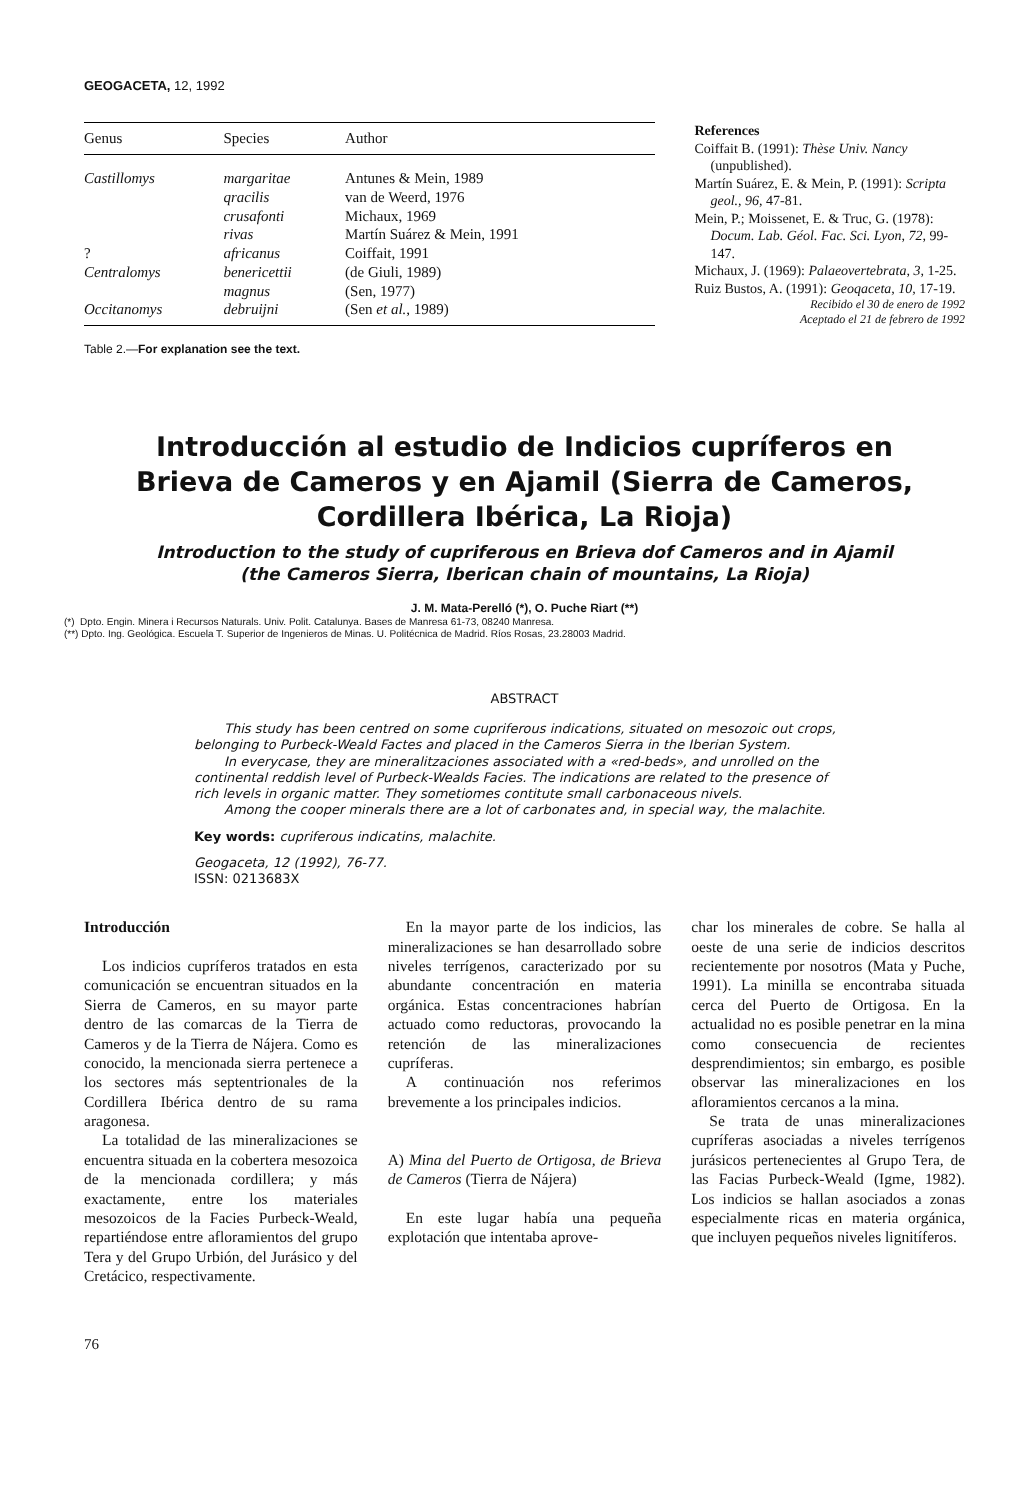GEOGACETA, 12, 1992
| Genus | Species | Author |
| --- | --- | --- |
| Castillomys | margaritae | Antunes & Mein, 1989 |
| | qracilis | van de Weerd, 1976 |
| | crusafonti | Michaux, 1969 |
| | rivas | Martín Suárez & Mein, 1991 |
| ? | africanus | Coiffait, 1991 |
| Centralomys | benericettii | (de Giuli, 1989) |
| | magnus | (Sen, 1977) |
| Occitanomys | debruijni | (Sen et al. , 1989) |
Table 2.—For explanation see the text.
References
Coiffait B. (1991): Thèse Univ. Nancy (unpublished).
Martín Suárez, E. & Mein, P. (1991): Scripta geol., 96, 47-81.
Mein, P.; Moissenet, E. & Truc, G. (1978): Docum. Lab. Géol. Fac. Sci. Lyon, 72, 99-147.
Michaux, J. (1969): Palaeovertebrata, 3, 1-25.
Ruiz Bustos, A. (1991): Geoqaceta, 10, 17-19.
Recibido el 30 de enero de 1992
Aceptado el 21 de febrero de 1992
Introducción al estudio de Indicios cupríferos en
Brieva de Cameros y en Ajamil (Sierra de Cameros,
Cordillera Ibérica, La Rioja)
Introduction to the study of cupriferous en Brieva dof Cameros and in Ajamil
(the Cameros Sierra, Iberican chain of mountains, La Rioja)
J. M. Mata-Perelló (*), O. Puche Riart (**)
(*) Dpto. Engin. Minera i Recursos Naturals. Univ. Polit. Catalunya. Bases de Manresa 61-73, 08240 Manresa.
(**) Dpto. Ing. Geológica. Escuela T. Superior de Ingenieros de Minas. U. Politécnica de Madrid. Ríos Rosas, 23.28003 Madrid.
ABSTRACT
This study has been centred on some cupriferous indications, situated on mesozoic out crops, belonging to Purbeck-Weald Factes and placed in the Cameros Sierra in the Iberian System.
In everycase, they are mineralitzaciones associated with a «red-beds», and unrolled on the continental reddish level of Purbeck-Wealds Facies. The indications are related to the presence of rich levels in organic matter. They sometiomes contitute small carbonaceous nivels.
Among the cooper minerals there are a lot of carbonates and, in special way, the malachite.
Key words: cupriferous indicatins, malachite.
Geogaceta, 12 (1992), 76-77.
ISSN: 0213683X
Introducción
Los indicios cupríferos tratados en esta comunicación se encuentran situados en la Sierra de Cameros, en su mayor parte dentro de las comarcas de la Tierra de Cameros y de la Tierra de Nájera. Como es conocido, la mencionada sierra pertenece a los sectores más septentrionales de la Cordillera Ibérica dentro de su rama aragonesa.
La totalidad de las mineralizaciones se encuentra situada en la cobertera mesozoica de la mencionada cordillera; y más exactamente, entre los materiales mesozoicos de la Facies Purbeck-Weald, repartiéndose entre afloramientos del grupo Tera y del Grupo Urbión, del Jurásico y del Cretácico, respectivamente.
En la mayor parte de los indicios, las mineralizaciones se han desarrollado sobre niveles terrígenos, caracterizado por su abundante concentración en materia orgánica. Estas concentraciones habrían actuado como reductoras, provocando la retención de las mineralizaciones cupríferas.
A continuación nos referimos brevemente a los principales indicios.
A) Mina del Puerto de Ortigosa, de Brieva de Cameros (Tierra de Nájera)
En este lugar había una pequeña explotación que intentaba aprove-
char los minerales de cobre. Se halla al oeste de una serie de indicios descritos recientemente por nosotros (Mata y Puche, 1991). La minilla se encontraba situada cerca del Puerto de Ortigosa. En la actualidad no es posible penetrar en la mina como consecuencia de recientes desprendimientos; sin embargo, es posible observar las mineralizaciones en los afloramientos cercanos a la mina.
Se trata de unas mineralizaciones cupríferas asociadas a niveles terrígenos jurásicos pertenecientes al Grupo Tera, de las Facias Purbeck-Weald (Igme, 1982). Los indicios se hallan asociados a zonas especialmente ricas en materia orgánica, que incluyen pequeños niveles lignitíferos.
76